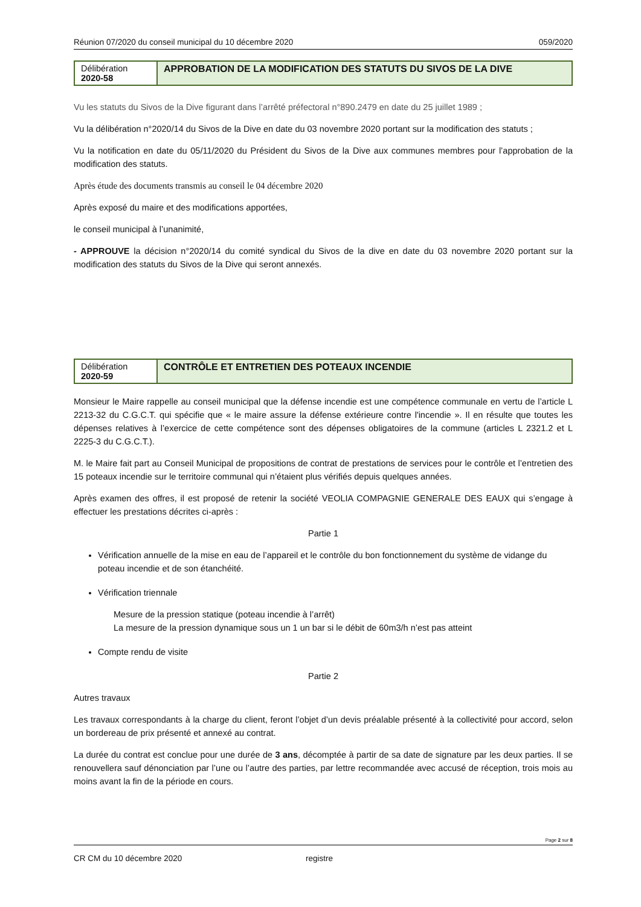Réunion 07/2020 du conseil municipal du 10 décembre 2020 059/2020
| Délibération 2020-58 | APPROBATION DE LA MODIFICATION DES STATUTS DU SIVOS DE LA DIVE |
Vu les statuts du Sivos de la Dive figurant dans l’arrêté préfectoral n°890.2479 en date du 25 juillet 1989 ;
Vu la délibération n°2020/14 du Sivos de la Dive en date du 03 novembre 2020 portant sur la modification des statuts ;
Vu la notification en date du 05/11/2020 du Président du Sivos de la Dive aux communes membres pour l’approbation de la modification des statuts.
Après étude des documents transmis au conseil le 04 décembre 2020
Après exposé du maire et des modifications apportées,
le conseil municipal à l’unanimité,
- APPROUVE la décision n°2020/14 du comité syndical du Sivos de la dive en date du 03 novembre 2020 portant sur la modification des statuts du Sivos de la Dive qui seront annexés.
| Délibération 2020-59 | CONTRÔLE ET ENTRETIEN DES POTEAUX INCENDIE |
Monsieur le Maire rappelle au conseil municipal que la défense incendie est une compétence communale en vertu de l’article L 2213-32 du C.G.C.T. qui spécifie que « le maire assure la défense extérieure contre l'incendie ». Il en résulte que toutes les dépenses relatives à l’exercice de cette compétence sont des dépenses obligatoires de la commune (articles L 2321.2 et L 2225-3 du C.G.C.T.).
M. le Maire fait part au Conseil Municipal de propositions de contrat de prestations de services pour le contrôle et l’entretien des 15 poteaux incendie sur le territoire communal qui n’étaient plus vérifiés depuis quelques années.
Après examen des offres, il est proposé de retenir la société VEOLIA COMPAGNIE GENERALE DES EAUX qui s’engage à effectuer les prestations décrites ci-après :
Partie 1
Vérification annuelle de la mise en eau de l’appareil et le contrôle du bon fonctionnement du système de vidange du poteau incendie et de son étanchéité.
Vérification triennale
Mesure de la pression statique (poteau incendie à l’arrêt)
La mesure de la pression dynamique sous un 1 un bar si le débit de 60m3/h n’est pas atteint
Compte rendu de visite
Partie 2
Autres travaux
Les travaux correspondants à la charge du client, feront l’objet d’un devis préalable présenté à la collectivité pour accord, selon un bordereau de prix présenté et annexé au contrat.
La durée du contrat est conclue pour une durée de 3 ans, décomptée à partir de sa date de signature par les deux parties. Il se renouvellera sauf dénonciation par l’une ou l’autre des parties, par lettre recommandée avec accusé de réception, trois mois au moins avant la fin de la période en cours.
Page 2 sur 8
CR CM du 10 décembre 2020 registre